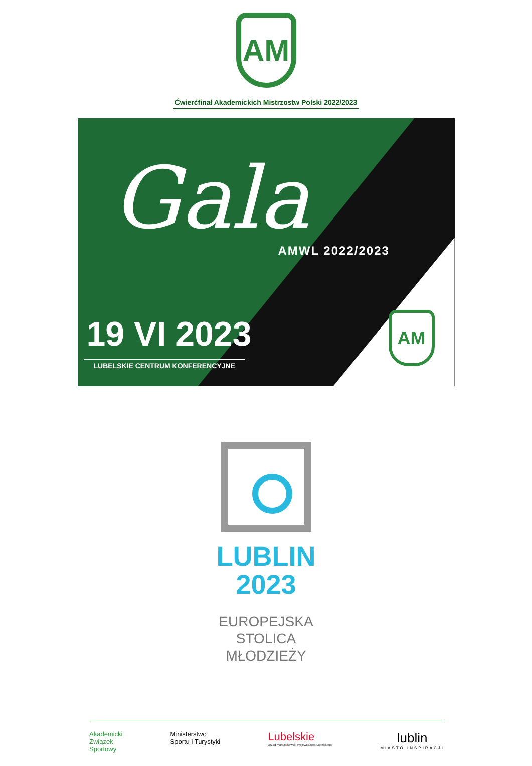AM
Ćwierćfinał Akademickich Mistrzostw Polski 2022/2023
Gala
AMWL 2022/2023
19 VI 2023
LUBELSKIE CENTRUM KONFERENCYJNE
AM
LUBLIN
2023
EUROPEJSKA
STOLICA
MŁODZIEŻY
Akademicki
Związek
Sportowy
Ministerstwo
Sportu i Turystyki
Lubelskie
Urząd Marszałkowski Województwa Lubelskiego
lublin
MIASTO INSPIRACJI